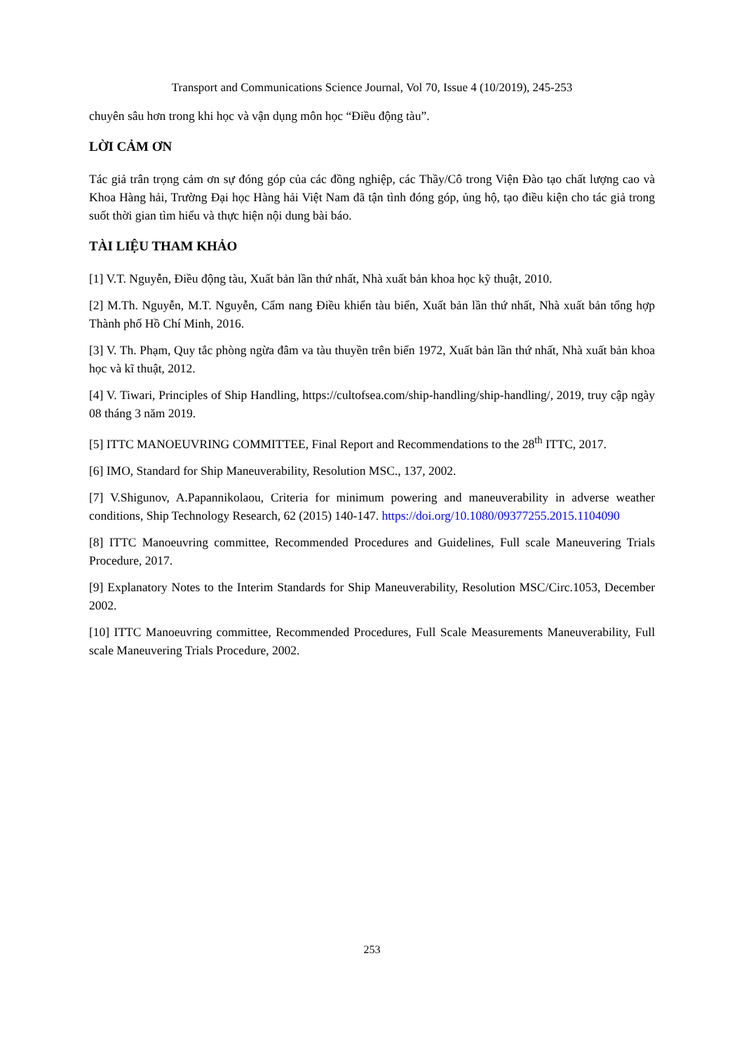Transport and Communications Science Journal, Vol 70, Issue 4 (10/2019), 245-253
chuyên sâu hơn trong khi học và vận dụng môn học “Điều động tàu”.
LỜI CẢM ƠN
Tác giả trân trọng cảm ơn sự đóng góp của các đồng nghiệp, các Thầy/Cô trong Viện Đào tạo chất lượng cao và Khoa Hàng hải, Trường Đại học Hàng hải Việt Nam đã tận tình đóng góp, ủng hộ, tạo điều kiện cho tác giả trong suốt thời gian tìm hiểu và thực hiện nội dung bài báo.
TÀI LIỆU THAM KHẢO
[1] V.T. Nguyễn, Điều động tàu, Xuất bản lần thứ nhất, Nhà xuất bản khoa học kỹ thuật, 2010.
[2] M.Th. Nguyễn, M.T. Nguyễn, Cẩm nang Điều khiển tàu biển, Xuất bản lần thứ nhất, Nhà xuất bản tổng hợp Thành phố Hồ Chí Minh, 2016.
[3] V. Th. Phạm, Quy tắc phòng ngừa đâm va tàu thuyền trên biển 1972, Xuất bản lần thứ nhất, Nhà xuất bản khoa học và kĩ thuật, 2012.
[4] V. Tiwari, Principles of Ship Handling, https://cultofsea.com/ship-handling/ship-handling/, 2019, truy cập ngày 08 tháng 3 năm 2019.
[5] ITTC MANOEUVRING COMMITTEE, Final Report and Recommendations to the 28<sup>th</sup> ITTC, 2017.
[6] IMO, Standard for Ship Maneuverability, Resolution MSC., 137, 2002.
[7] V.Shigunov, A.Papannikolaou, Criteria for minimum powering and maneuverability in adverse weather conditions, Ship Technology Research, 62 (2015) 140-147. https://doi.org/10.1080/09377255.2015.1104090
[8] ITTC Manoeuvring committee, Recommended Procedures and Guidelines, Full scale Maneuvering Trials Procedure, 2017.
[9] Explanatory Notes to the Interim Standards for Ship Maneuverability, Resolution MSC/Circ.1053, December 2002.
[10] ITTC Manoeuvring committee, Recommended Procedures, Full Scale Measurements Maneuverability, Full scale Maneuvering Trials Procedure, 2002.
253